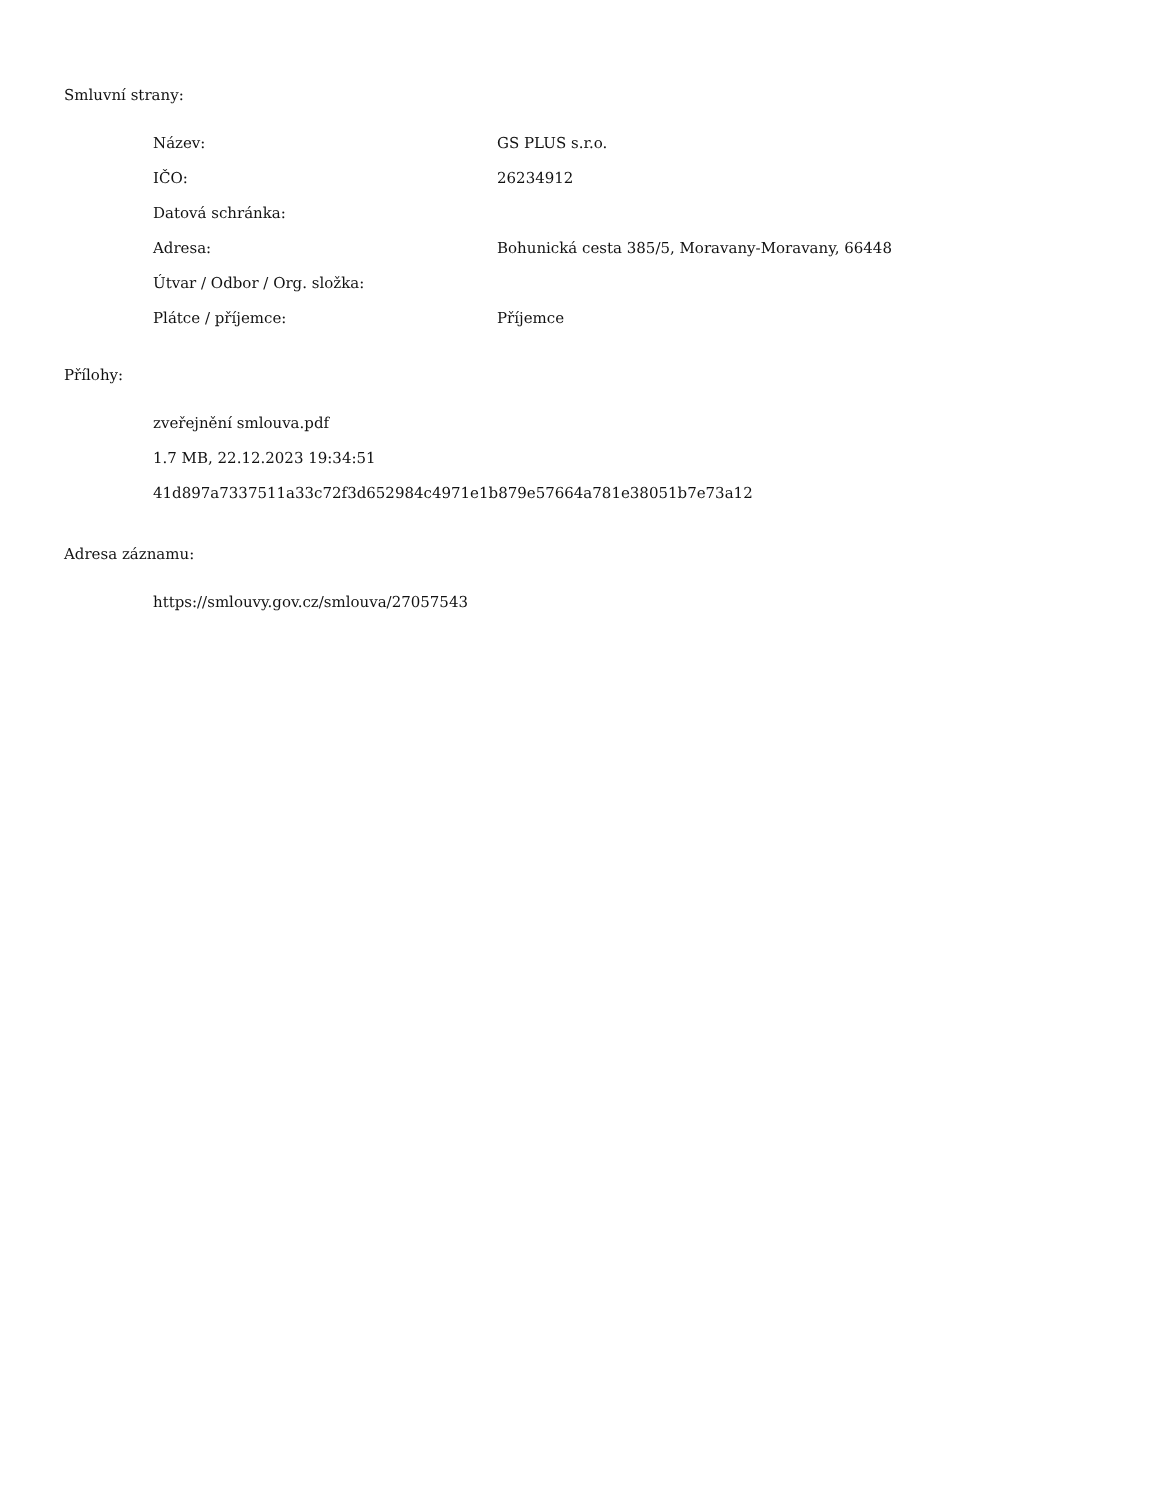Smluvní strany:
| Název: | GS PLUS s.r.o. |
| IČO: | 26234912 |
| Datová schránka: | |
| Adresa: | Bohunická cesta 385/5, Moravany-Moravany, 66448 |
| Útvar / Odbor / Org. složka: | |
| Plátce / příjemce: | Příjemce |
Přílohy:
zveřejnění smlouva.pdf
1.7 MB, 22.12.2023 19:34:51
41d897a7337511a33c72f3d652984c4971e1b879e57664a781e38051b7e73a12
Adresa záznamu:
https://smlouvy.gov.cz/smlouva/27057543